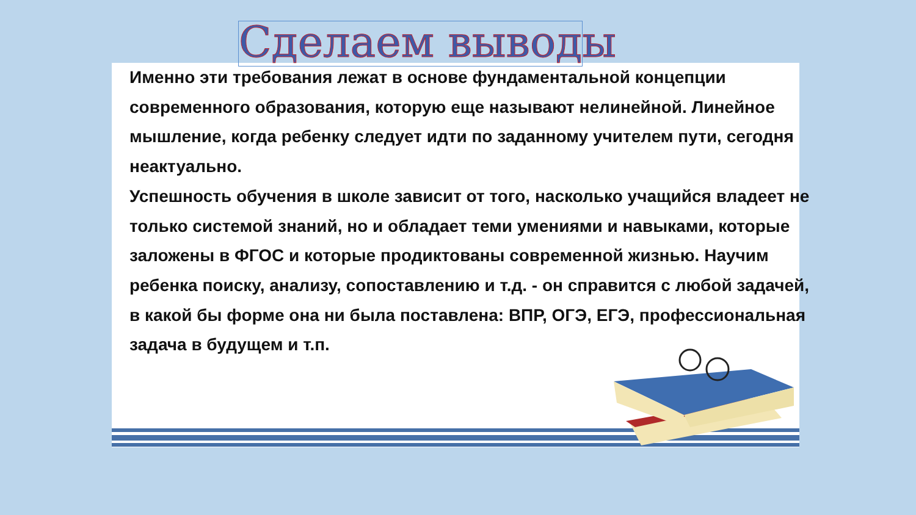Сделаем выводы
Именно эти требования лежат в основе фундаментальной концепции современного образования, которую еще называют нелинейной. Линейное мышление, когда ребенку следует идти по заданному учителем пути, сегодня неактуально.
Успешность обучения в школе зависит от того, насколько учащийся владеет не только системой знаний, но и обладает теми умениями и навыками, которые заложены в ФГОС и которые продиктованы современной жизнью. Научим ребенка поиску, анализу, сопоставлению и т.д. - он справится с любой задачей, в какой бы форме она ни была поставлена: ВПР, ОГЭ, ЕГЭ, профессиональная задача в будущем и т.п.